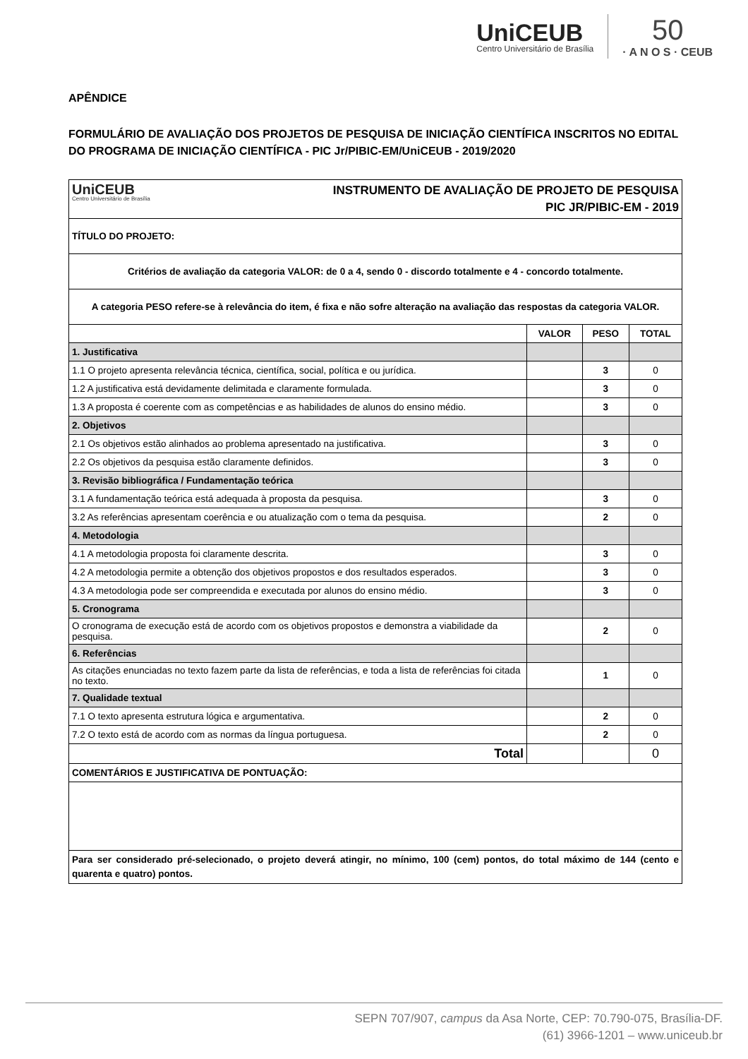UniCEUB
Centro Universitário de Brasília
50
· A N O S · CEUB
APÊNDICE
FORMULÁRIO DE AVALIAÇÃO DOS PROJETOS DE PESQUISA DE INICIAÇÃO CIENTÍFICA INSCRITOS NO EDITAL DO PROGRAMA DE INICIAÇÃO CIENTÍFICA - PIC Jr/PIBIC-EM/UniCEUB - 2019/2020
| UniCEUB Centro Universitário de Brasília INSTRUMENTO DE AVALIAÇÃO DE PROJETO DE PESQUISA PIC JR/PIBIC-EM - 2019 | | | |
| TÍTULO DO PROJETO: | | | |
| Critérios de avaliação da categoria VALOR: de 0 a 4, sendo 0 - discordo totalmente e 4 - concordo totalmente. | | | |
| A categoria PESO refere-se à relevância do item, é fixa e não sofre alteração na avaliação das respostas da categoria VALOR. | | | |
| | VALOR | PESO | TOTAL |
| 1. Justificativa | | | |
| 1.1 O projeto apresenta relevância técnica, científica, social, política e ou jurídica. | | 3 | 0 |
| 1.2 A justificativa está devidamente delimitada e claramente formulada. | | 3 | 0 |
| 1.3 A proposta é coerente com as competências e as habilidades de alunos do ensino médio. | | 3 | 0 |
| 2. Objetivos | | | |
| 2.1 Os objetivos estão alinhados ao problema apresentado na justificativa. | | 3 | 0 |
| 2.2 Os objetivos da pesquisa estão claramente definidos. | | 3 | 0 |
| 3. Revisão bibliográfica / Fundamentação teórica | | | |
| 3.1 A fundamentação teórica está adequada à proposta da pesquisa. | | 3 | 0 |
| 3.2 As referências apresentam coerência e ou atualização com o tema da pesquisa. | | 2 | 0 |
| 4. Metodologia | | | |
| 4.1 A metodologia proposta foi claramente descrita. | | 3 | 0 |
| 4.2 A metodologia permite a obtenção dos objetivos propostos e dos resultados esperados. | | 3 | 0 |
| 4.3 A metodologia pode ser compreendida e executada por alunos do ensino médio. | | 3 | 0 |
| 5. Cronograma | | | |
| O cronograma de execução está de acordo com os objetivos propostos e demonstra a viabilidade da pesquisa. | | 2 | 0 |
| 6. Referências | | | |
| As citações enunciadas no texto fazem parte da lista de referências, e toda a lista de referências foi citada no texto. | | 1 | 0 |
| 7. Qualidade textual | | | |
| 7.1 O texto apresenta estrutura lógica e argumentativa. | | 2 | 0 |
| 7.2 O texto está de acordo com as normas da língua portuguesa. | | 2 | 0 |
| Total | | | 0 |
| COMENTÁRIOS E JUSTIFICATIVA DE PONTUAÇÃO: | | | |
| Para ser considerado pré-selecionado, o projeto deverá atingir, no mínimo, 100 (cem) pontos, do total máximo de 144 (cento e quarenta e quatro) pontos. | | | |
SEPN 707/907, campus da Asa Norte, CEP: 70.790-075, Brasília-DF.
(61) 3966-1201 – www.uniceub.br